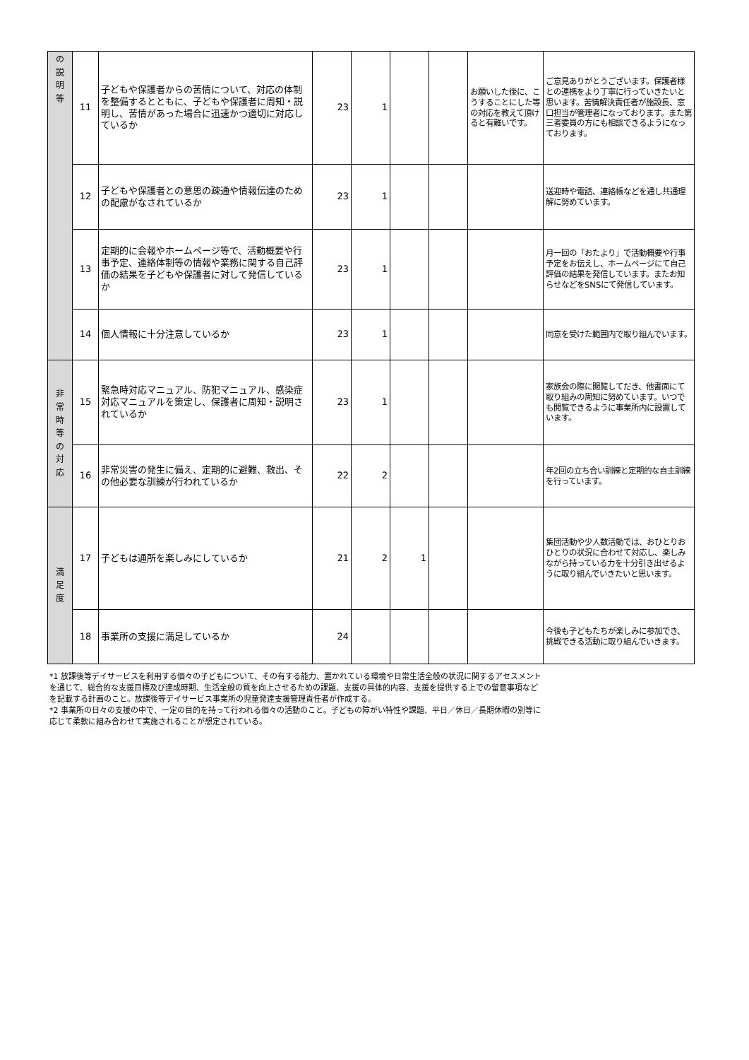| の 説 明 等 | 11 | 子どもや保護者からの苦情について、対応の体制を整備するとともに、子どもや保護者に周知・説明し、苦情があった場合に迅速かつ適切に対応しているか | 23 | 1 | | | お願いした後に、こうすることにした等の対応を教えて頂けると有難いです。 | ご意見ありがとうございます。保護者様との連携をより丁寧に行っていきたいと思います。苦情解決責任者が施設長、窓口担当が管理者になっております。また第三者委員の方にも相談できるようになっております。 |
| | 12 | 子どもや保護者との意思の疎通や情報伝達のための配慮がなされているか | 23 | 1 | | | | 送迎時や電話、連絡帳などを通し共通理解に努めています。 |
| | 13 | 定期的に会報やホームページ等で、活動概要や行事予定、連絡体制等の情報や業務に関する自己評価の結果を子どもや保護者に対して発信しているか | 23 | 1 | | | | 月一回の「おたより」で活動概要や行事予定をお伝えし、ホームページにて自己評価の結果を発信しています。またお知らせなどをSNSにて発信しています。 |
| | 14 | 個人情報に十分注意しているか | 23 | 1 | | | | 同意を受けた範囲内で取り組んでいます。 |
| 非 常 時 等 の 対 応 | 15 | 緊急時対応マニュアル、防犯マニュアル、感染症対応マニュアルを策定し、保護者に周知・説明されているか | 23 | 1 | | | | 家族会の際に閲覧してだき、他書面にて取り組みの周知に努めています。いつでも閲覧できるように事業所内に設置しています。 |
| | 16 | 非常災害の発生に備え、定期的に避難、救出、その他必要な訓練が行われているか | 22 | 2 | | | | 年2回の立ち合い訓練と定期的な自主訓練を行っています。 |
| 満 足 度 | 17 | 子どもは通所を楽しみにしているか | 21 | 2 | 1 | | | 集団活動や少人数活動では、おひとりおひとりの状況に合わせて対応し、楽しみながら持っている力を十分引き出せるように取り組んでいきたいと思います。 |
| | 18 | 事業所の支援に満足しているか | 24 | | | | | 今後も子どもたちが楽しみに参加でき、挑戦できる活動に取り組んでいきます。 |
*1 放課後等デイサービスを利用する個々の子どもについて、その有する能力、置かれている環境や日常生活全般の状況に関するアセスメントを通じて、総合的な支援目標及び達成時期、生活全般の質を向上させるための課題、支援の具体的内容、支援を提供する上での留意事項などを記載する計画のこと。放課後等デイサービス事業所の児童発達支援管理責任者が作成する。
*2 事業所の日々の支援の中で、一定の目的を持って行われる個々の活動のこと。子どもの障がい特性や課題、平日／休日／長期休暇の別等に応じて柔軟に組み合わせて実施されることが想定されている。